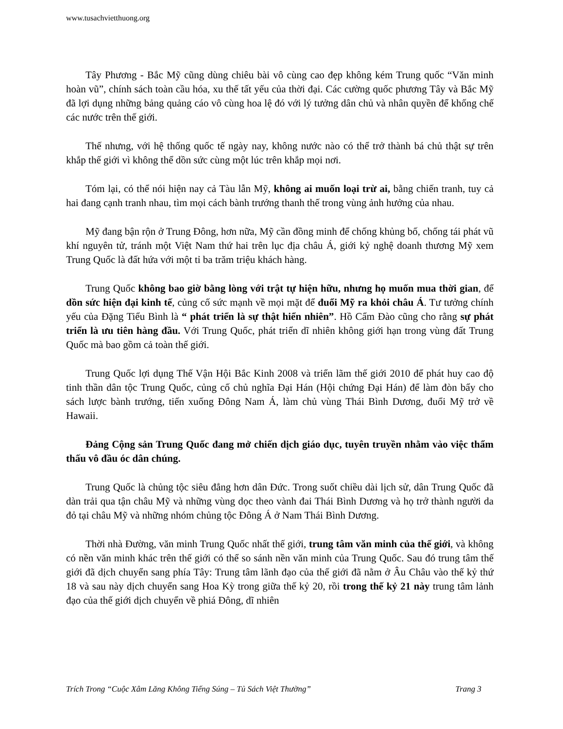www.tusachvietthuong.org
Tây Phương - Bắc Mỹ cũng dùng chiêu bài vô cùng cao đẹp không kém Trung quốc “Văn minh hoàn vũ”, chính sách toàn cầu hóa, xu thế tất yếu của thời đại. Các cường quốc phương Tây và Bắc Mỹ đã lợi dụng những bảng quảng cáo vô cùng hoa lệ đó với lý tưởng dân chủ và nhân quyền để khống chế các nước trên thế giới.
Thế nhưng, với hệ thống quốc tế ngày nay, không nước nào có thể trở thành bá chủ thật sự trên khắp thế giới vì không thể dồn sức cùng một lúc trên khắp mọi nơi.
Tóm lại, có thể nói hiện nay cả Tàu lẫn Mỹ, không ai muốn loại trừ ai, bằng chiến tranh, tuy cả hai đang cạnh tranh nhau, tìm mọi cách bành trướng thanh thế trong vùng ảnh hưởng của nhau.
Mỹ đang bận rộn ở Trung Đông, hơn nữa, Mỹ cần đồng minh để chống khủng bố, chống tái phát vũ khí nguyên tử, tránh một Việt Nam thứ hai trên lục địa châu Á, giới kỷ nghệ doanh thương Mỹ xem Trung Quốc là đất hứa với một tỉ ba trăm triệu khách hàng.
Trung Quốc không bao giờ bằng lòng với trật tự hiện hữu, nhưng họ muốn mua thời gian, để dồn sức hiện đại kinh tế, củng cố sức mạnh về mọi mặt để đuổi Mỹ ra khỏi châu Á. Tư tưởng chính yếu của Đặng Tiểu Bình là “ phát triển là sự thật hiển nhiên”. Hồ Cẩm Đào cũng cho rằng sự phát triển là ưu tiên hàng đầu. Với Trung Quốc, phát triển dĩ nhiên không giới hạn trong vùng đất Trung Quốc mà bao gồm cả toàn thế giới.
Trung Quốc lợi dụng Thế Vận Hội Bắc Kinh 2008 và triển lãm thế giới 2010 để phát huy cao độ tinh thần dân tộc Trung Quốc, củng cố chủ nghĩa Đại Hán (Hội chứng Đại Hán) để làm đòn bẩy cho sách lược bành trướng, tiến xuống Đông Nam Á, làm chủ vùng Thái Bình Dương, đuổi Mỹ trở về Hawaii.
Đảng Cộng sản Trung Quốc đang mở chiến dịch giáo dục, tuyên truyền nhằm vào việc thẩm thấu vô đầu óc dân chúng.
Trung Quốc là chủng tộc siêu đẳng hơn dân Đức. Trong suốt chiều dài lịch sử, dân Trung Quốc đã dàn trải qua tận châu Mỹ và những vùng dọc theo vành đai Thái Bình Dương và họ trở thành người da đỏ tại châu Mỹ và những nhóm chủng tộc Đông Á ở Nam Thái Bình Dương.
Thời nhà Đường, văn minh Trung Quốc nhất thế giới, trung tâm văn minh của thế giới, và không có nền văn minh khác trên thế giới có thể so sánh nền văn minh của Trung Quốc. Sau đó trung tâm thế giới đã dịch chuyển sang phía Tây: Trung tâm lãnh đạo của thế giới đã nằm ở Âu Châu vào thế kỷ thứ 18 và sau này dịch chuyển sang Hoa Kỳ trong giữa thế kỷ 20, rồi trong thế kỷ 21 này trung tâm lảnh đạo của thế giới dịch chuyển về phiá Đông, dĩ nhiên
Trích Trong “Cuộc Xâm Lăng Không Tiếng Súng – Tủ Sách Việt Thường” Trang 3